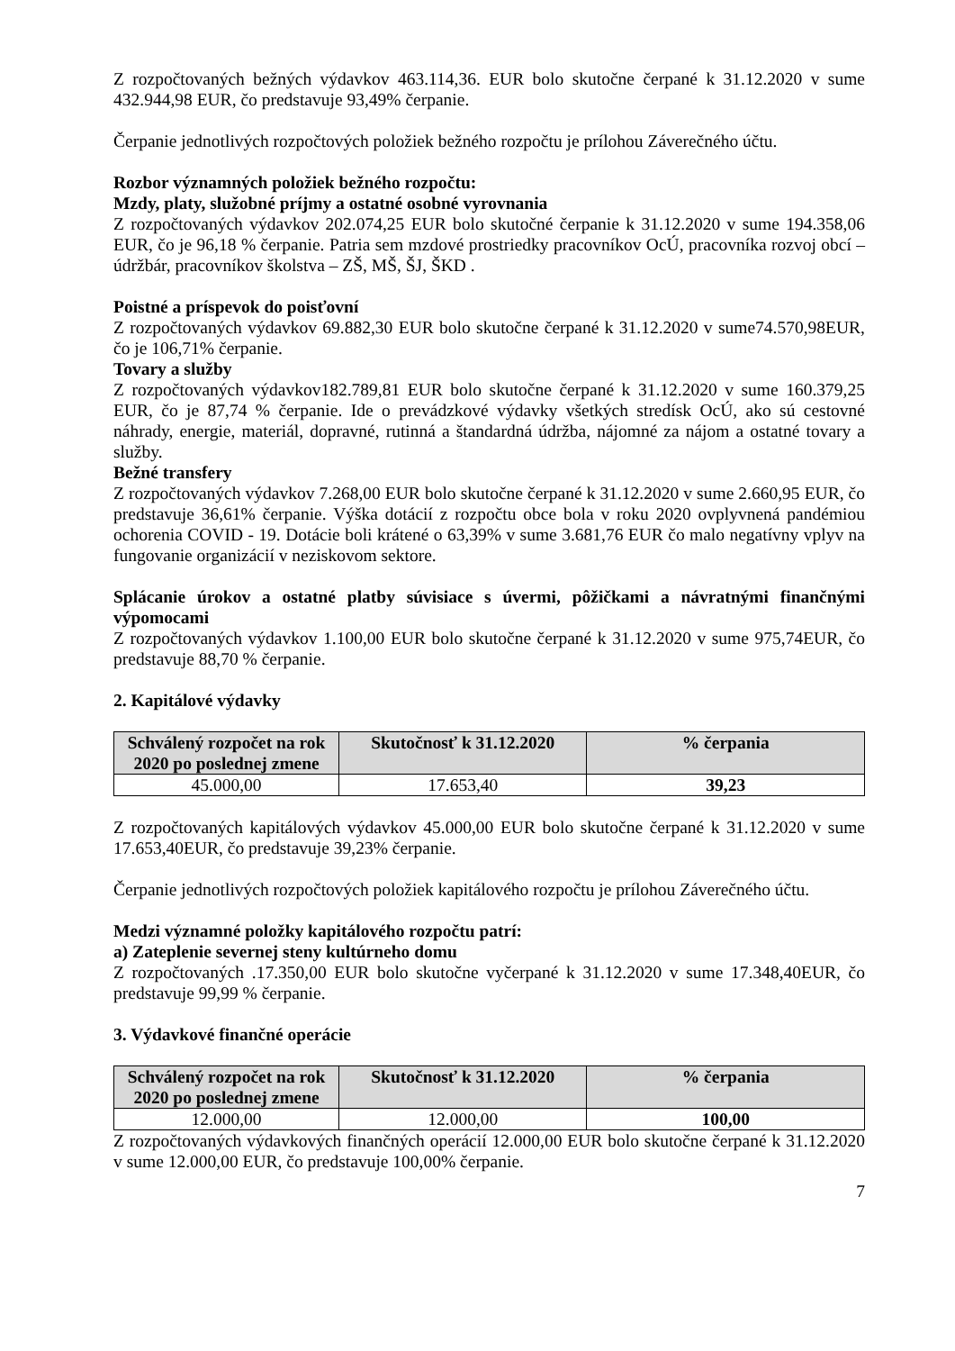Z rozpočtovaných bežných výdavkov 463.114,36. EUR bolo skutočne čerpané k 31.12.2020 v sume 432.944,98 EUR, čo predstavuje 93,49% čerpanie.
Čerpanie jednotlivých rozpočtových položiek bežného rozpočtu je prílohou Záverečného účtu.
Rozbor významných položiek bežného rozpočtu:
Mzdy, platy, služobné príjmy a ostatné osobné vyrovnania
Z rozpočtovaných výdavkov 202.074,25 EUR bolo skutočné čerpanie k 31.12.2020 v sume 194.358,06 EUR, čo je 96,18 % čerpanie. Patria sem mzdové prostriedky pracovníkov OcÚ, pracovníka rozvoj obcí – údržbár, pracovníkov školstva – ZŠ, MŠ, ŠJ, ŠKD .
Poistné a príspevok do poisťovní
Z rozpočtovaných výdavkov 69.882,30 EUR bolo skutočne čerpané k 31.12.2020 v sume74.570,98EUR, čo je 106,71% čerpanie.
Tovary a služby
Z rozpočtovaných výdavkov182.789,81 EUR bolo skutočne čerpané k 31.12.2020 v sume 160.379,25 EUR, čo je 87,74 % čerpanie. Ide o prevádzkové výdavky všetkých stredísk OcÚ, ako sú cestovné náhrady, energie, materiál, dopravné, rutinná a štandardná údržba, nájomné za nájom a ostatné tovary a služby.
Bežné transfery
Z rozpočtovaných výdavkov 7.268,00 EUR bolo skutočne čerpané k 31.12.2020 v sume 2.660,95 EUR, čo predstavuje 36,61% čerpanie. Výška dotácií z rozpočtu obce bola v roku 2020 ovplyvnená pandémiou ochorenia COVID - 19. Dotácie boli krátené o 63,39% v sume 3.681,76 EUR čo malo negatívny vplyv na fungovanie organizácií v neziskovom sektore.
Splácanie úrokov a ostatné platby súvisiace s úvermi, pôžičkami a návratnými finančnými výpomocami
Z rozpočtovaných výdavkov 1.100,00 EUR bolo skutočne čerpané k 31.12.2020 v sume 975,74EUR, čo predstavuje 88,70 % čerpanie.
2. Kapitálové výdavky
| Schválený rozpočet na rok 2020 po poslednej zmene | Skutočnosť k 31.12.2020 | % čerpania |
| --- | --- | --- |
| 45.000,00 | 17.653,40 | 39,23 |
Z rozpočtovaných kapitálových výdavkov 45.000,00 EUR bolo skutočne čerpané k 31.12.2020 v sume 17.653,40EUR, čo predstavuje 39,23% čerpanie.
Čerpanie jednotlivých rozpočtových položiek kapitálového rozpočtu je prílohou Záverečného účtu.
Medzi významné položky kapitálového rozpočtu patrí:
a) Zateplenie severnej steny kultúrneho domu
Z rozpočtovaných .17.350,00 EUR bolo skutočne vyčerpané k 31.12.2020 v sume 17.348,40EUR, čo predstavuje 99,99 % čerpanie.
3. Výdavkové finančné operácie
| Schválený rozpočet na rok 2020 po poslednej zmene | Skutočnosť k 31.12.2020 | % čerpania |
| --- | --- | --- |
| 12.000,00 | 12.000,00 | 100,00 |
Z rozpočtovaných výdavkových finančných operácií 12.000,00 EUR bolo skutočne čerpané k 31.12.2020 v sume 12.000,00 EUR, čo predstavuje 100,00% čerpanie.
7